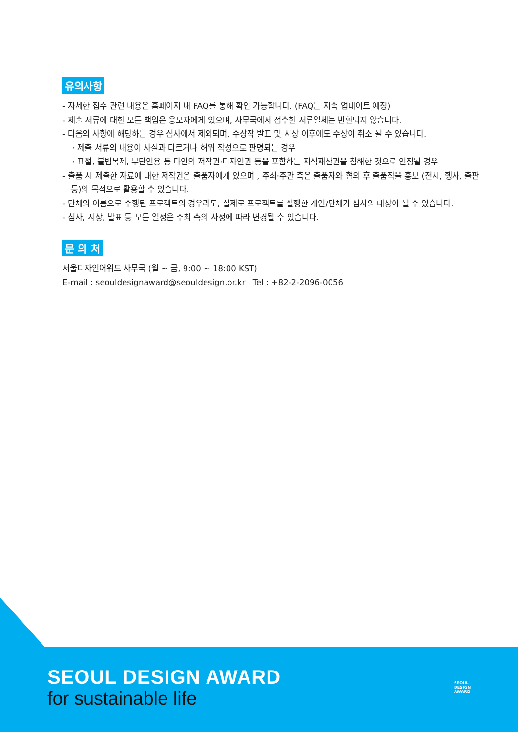유의사항
- 자세한 접수 관련 내용은 홈페이지 내 FAQ를 통해 확인 가능합니다. (FAQ는 지속 업데이트 예정)
- 제출 서류에 대한 모든 책임은 응모자에게 있으며, 사무국에서 접수한 서류일체는 반환되지 않습니다.
- 다음의 사항에 해당하는 경우 심사에서 제외되며, 수상작 발표 및 시상 이후에도 수상이 취소 될 수 있습니다.
· 제출 서류의 내용이 사실과 다르거나 허위 작성으로 판명되는 경우
· 표절, 불법복제, 무단인용 등 타인의 저작권·디자인권 등을 포함하는 지식재산권을 침해한 것으로 인정될 경우
- 출품 시 제출한 자료에 대한 저작권은 출품자에게 있으며 , 주최·주관 측은 출품자와 협의 후 출품작을 홍보 (전시, 행사, 출판 등)의 목적으로 활용할 수 있습니다.
- 단체의 이름으로 수행된 프로젝트의 경우라도, 실제로 프로젝트를 실행한 개인/단체가 심사의 대상이 될 수 있습니다.
- 심사, 시상, 발표 등 모든 일정은 주최 측의 사정에 따라 변경될 수 있습니다.
문 의 처
서울디자인어워드 사무국 (월 ~ 금, 9:00 ~ 18:00 KST)
E-mail : seouldesignaward@seouldesign.or.kr I Tel : +82-2-2096-0056
SEOUL DESIGN AWARD
for sustainable life
SEOUL
DESIGN
AWARD